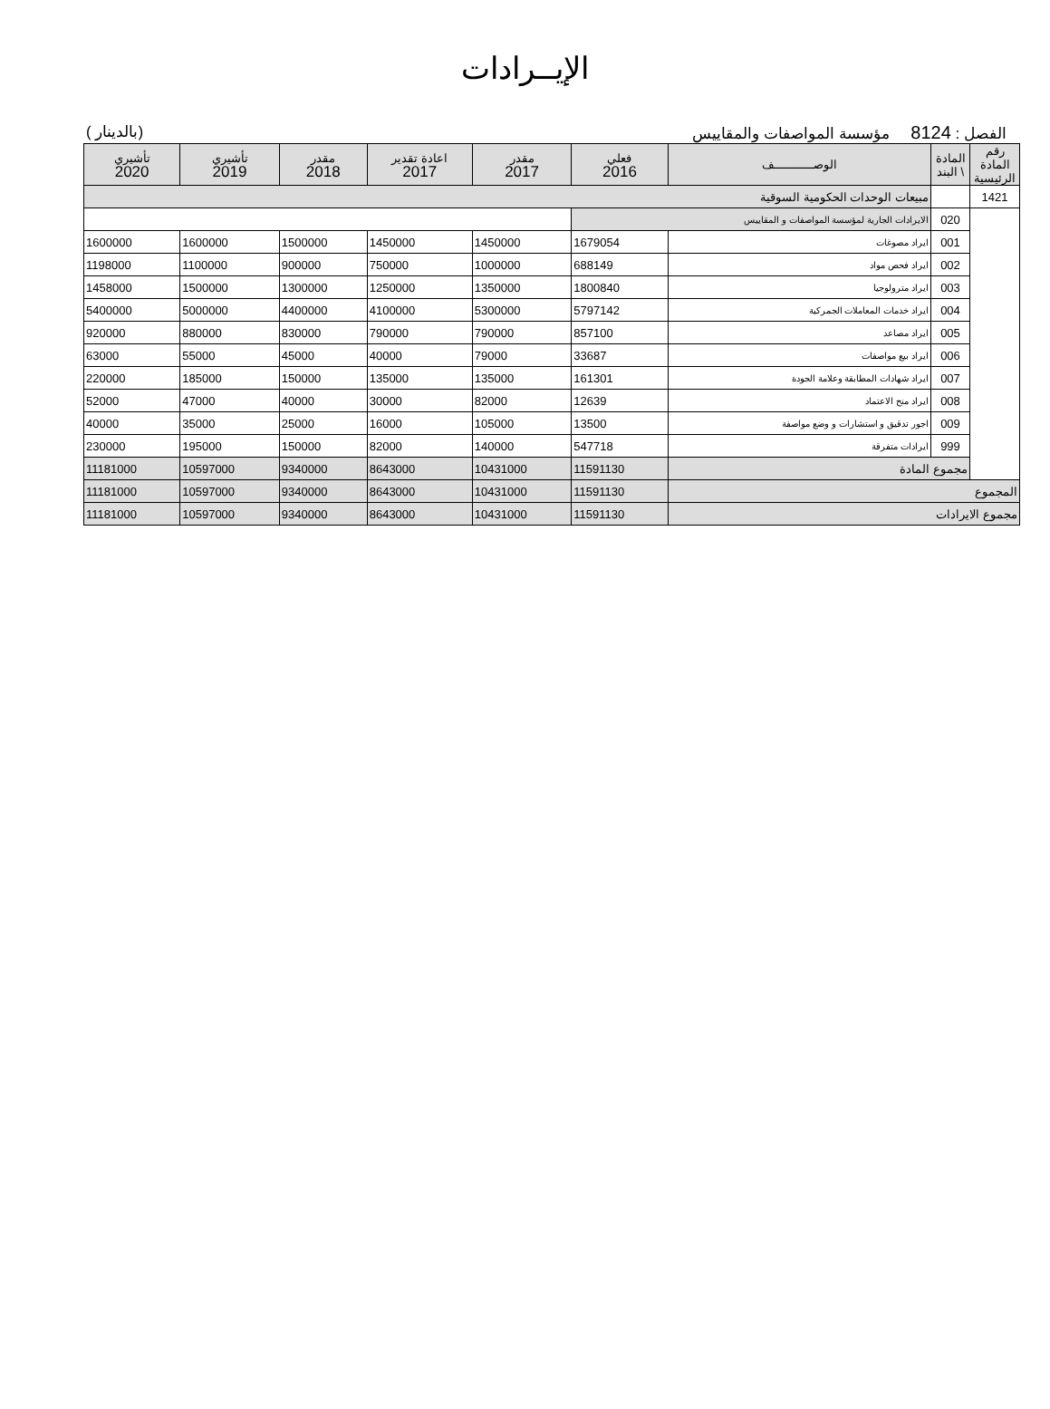الإيــرادات
الفصل : 8124 مؤسسة المواصفات والمقاييس (بالدينار )
| رقم المادة الرئيسية | المادة \ البند | الوصـــــــــــف | فعلي 2016 | مقدر 2017 | اعادة تقدير 2017 | مقدر 2018 | تأشيري 2019 | تأشيري 2020 |
| --- | --- | --- | --- | --- | --- | --- | --- | --- |
| 1421 | | مبيعات الوحدات الحكومية السوقية | | | | | | |
| | 020 | الايرادات الجارية لمؤسسة المواصفات و المقاييس | | | | | | |
| | 001 | ايراد مصوغات | 1679054 | 1450000 | 1450000 | 1500000 | 1600000 | 1600000 |
| | 002 | ايراد فحص مواد | 688149 | 1000000 | 750000 | 900000 | 1100000 | 1198000 |
| | 003 | ايراد مترولوجيا | 1800840 | 1350000 | 1250000 | 1300000 | 1500000 | 1458000 |
| | 004 | ايراد خدمات المعاملات الجمركية | 5797142 | 5300000 | 4100000 | 4400000 | 5000000 | 5400000 |
| | 005 | ايراد مصاعد | 857100 | 790000 | 790000 | 830000 | 880000 | 920000 |
| | 006 | ايراد بيع مواصفات | 33687 | 79000 | 40000 | 45000 | 55000 | 63000 |
| | 007 | ايراد شهادات المطابقة وعلامة الجودة | 161301 | 135000 | 135000 | 150000 | 185000 | 220000 |
| | 008 | ايراد منح الاعتماد | 12639 | 82000 | 30000 | 40000 | 47000 | 52000 |
| | 009 | اجور تدقيق و استشارات و وضع مواصفة | 13500 | 105000 | 16000 | 25000 | 35000 | 40000 |
| | 999 | ايرادات متفرقة | 547718 | 140000 | 82000 | 150000 | 195000 | 230000 |
| | مجموع المادة | | 11591130 | 10431000 | 8643000 | 9340000 | 10597000 | 11181000 |
| المجموع | | | 11591130 | 10431000 | 8643000 | 9340000 | 10597000 | 11181000 |
| مجموع الايرادات | | | 11591130 | 10431000 | 8643000 | 9340000 | 10597000 | 11181000 |